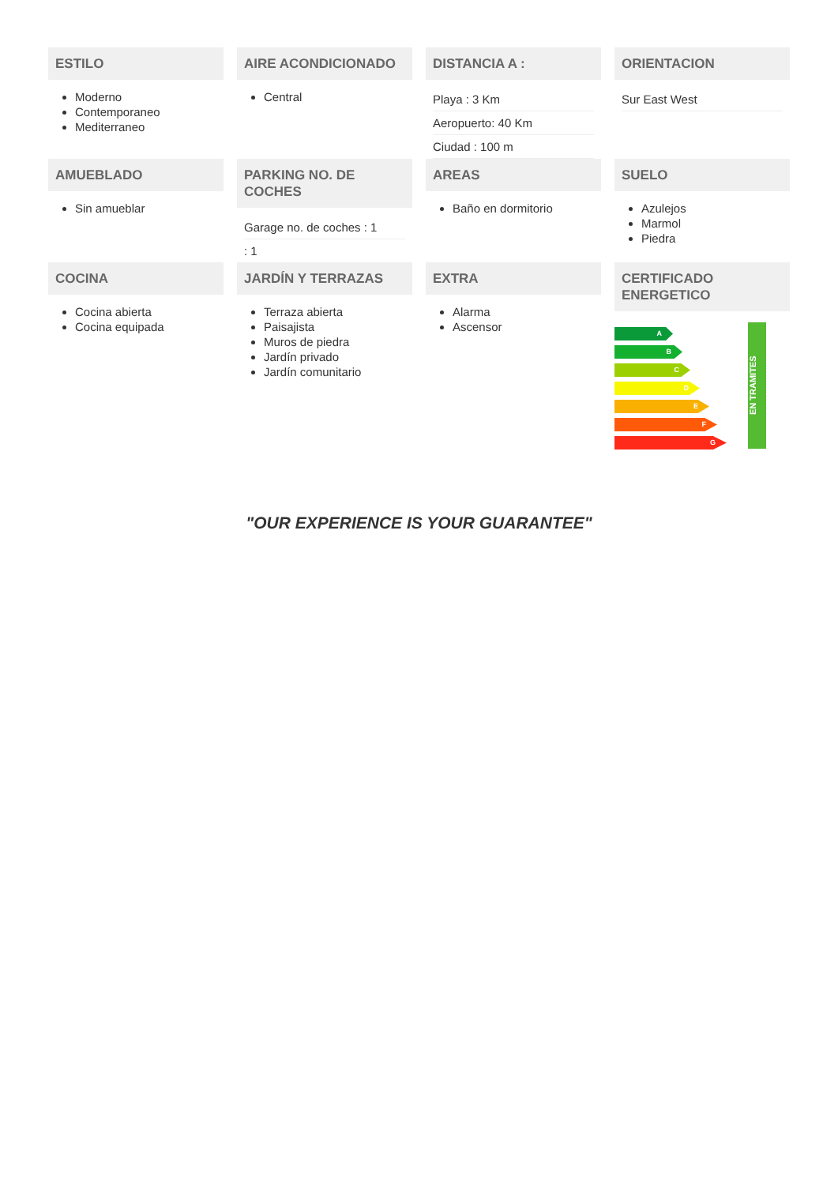ESTILO
Moderno
Contemporaneo
Mediterraneo
AIRE ACONDICIONADO
Central
DISTANCIA A :
Playa : 3 Km
Aeropuerto: 40 Km
Ciudad : 100 m
ORIENTACION
Sur East West
AMUEBLADO
Sin amueblar
PARKING NO. DE COCHES
Garage no. de coches : 1
: 1
AREAS
Baño en dormitorio
SUELO
Azulejos
Marmol
Piedra
COCINA
Cocina abierta
Cocina equipada
JARDÍN Y TERRAZAS
Terraza abierta
Paisajista
Muros de piedra
Jardín privado
Jardín comunitario
EXTRA
Alarma
Ascensor
CERTIFICADO ENERGETICO
A
B
C
D
E
F
G
EN TRAMITES
"OUR EXPERIENCE IS YOUR GUARANTEE"